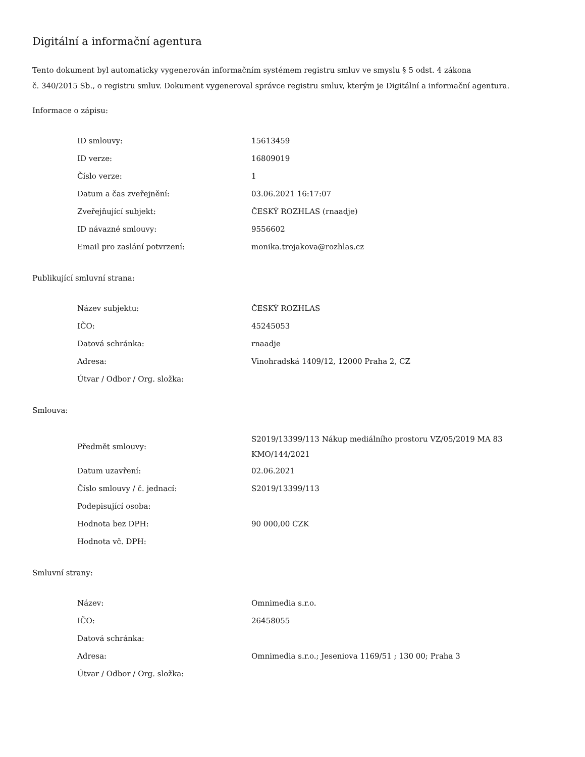Digitální a informační agentura
Tento dokument byl automaticky vygenerován informačním systémem registru smluv ve smyslu § 5 odst. 4 zákona
č. 340/2015 Sb., o registru smluv. Dokument vygeneroval správce registru smluv, kterým je Digitální a informační agentura.
Informace o zápisu:
| ID smlouvy: | 15613459 |
| ID verze: | 16809019 |
| Číslo verze: | 1 |
| Datum a čas zveřejnění: | 03.06.2021 16:17:07 |
| Zveřejňující subjekt: | ČESKÝ ROZHLAS (rnaadje) |
| ID návazné smlouvy: | 9556602 |
| Email pro zaslání potvrzení: | monika.trojakova@rozhlas.cz |
Publikující smluvní strana:
| Název subjektu: | ČESKÝ ROZHLAS |
| IČO: | 45245053 |
| Datová schránka: | rnaadje |
| Adresa: | Vinohradská 1409/12, 12000 Praha 2, CZ |
| Útvar / Odbor / Org. složka: | |
Smlouva:
| Předmět smlouvy: | S2019/13399/113 Nákup mediálního prostoru VZ/05/2019 MA 83 KMO/144/2021 |
| Datum uzavření: | 02.06.2021 |
| Číslo smlouvy / č. jednací: | S2019/13399/113 |
| Podepisující osoba: | |
| Hodnota bez DPH: | 90 000,00 CZK |
| Hodnota vč. DPH: | |
Smluvní strany:
| Název: | Omnimedia s.r.o. |
| IČO: | 26458055 |
| Datová schránka: | |
| Adresa: | Omnimedia s.r.o.; Jeseniova 1169/51 ; 130 00; Praha 3 |
| Útvar / Odbor / Org. složka: | |